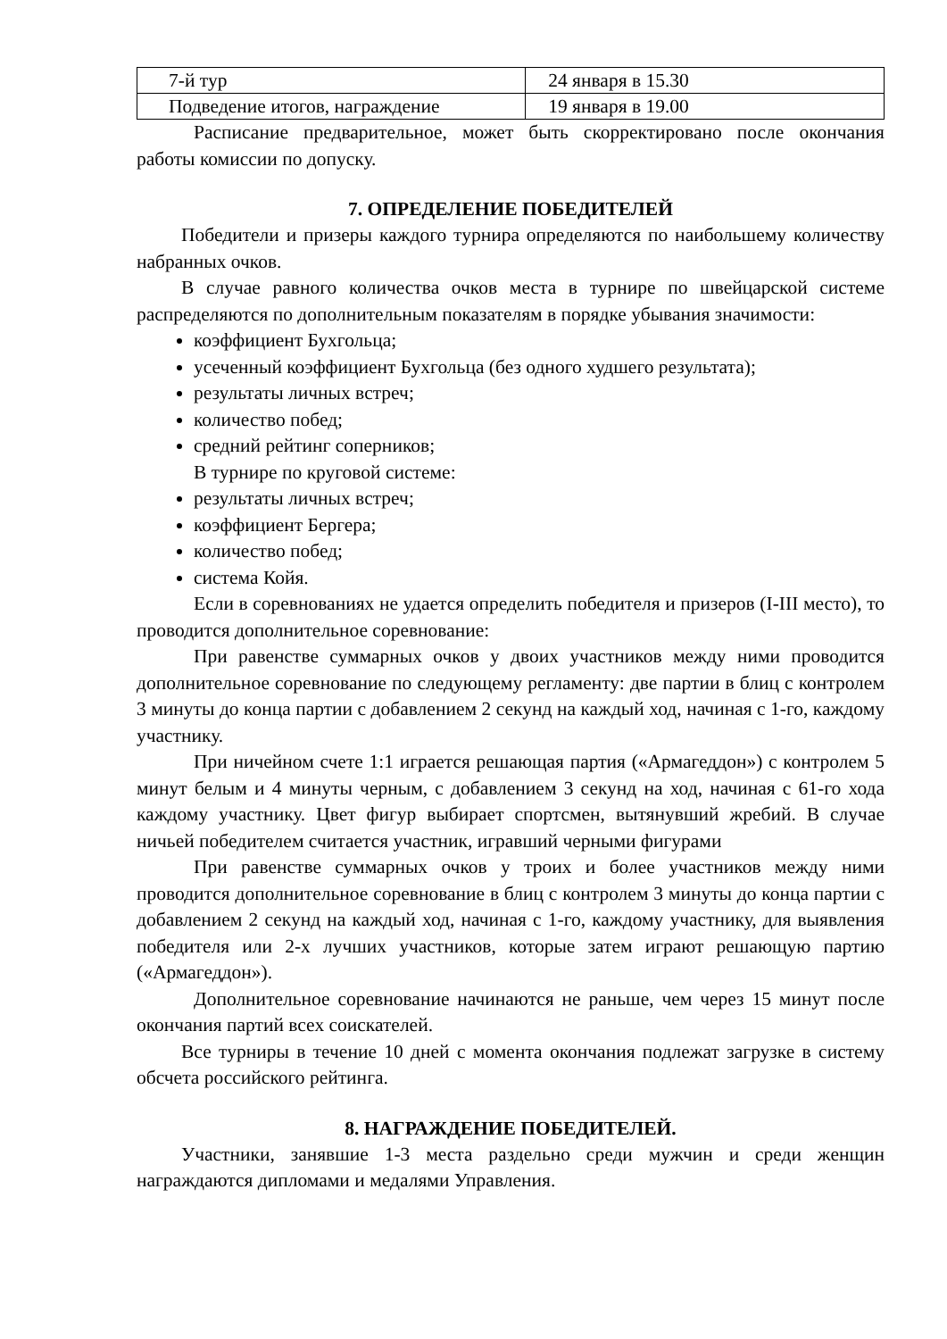| 7-й тур | 24 января в 15.30 |
| Подведение итогов, награждение | 19 января в 19.00 |
Расписание предварительное, может быть скорректировано после окончания работы комиссии по допуску.
7. ОПРЕДЕЛЕНИЕ ПОБЕДИТЕЛЕЙ
Победители и призеры каждого турнира определяются по наибольшему количеству набранных очков.
В случае равного количества очков места в турнире по швейцарской системе распределяются по дополнительным показателям в порядке убывания значимости:
коэффициент Бухгольца;
усеченный коэффициент Бухгольца (без одного худшего результата);
результаты личных встреч;
количество побед;
средний рейтинг соперников;
В турнире по круговой системе:
результаты личных встреч;
коэффициент Бергера;
количество побед;
система Койя.
Если в соревнованиях не удается определить победителя и призеров (I-III место), то проводится дополнительное соревнование:
При равенстве суммарных очков у двоих участников между ними проводится дополнительное соревнование по следующему регламенту: две партии в блиц с контролем 3 минуты до конца партии с добавлением 2 секунд на каждый ход, начиная с 1-го, каждому участнику.
При ничейном счете 1:1 играется решающая партия («Армагеддон») с контролем 5 минут белым и 4 минуты черным, с добавлением 3 секунд на ход, начиная с 61-го хода каждому участнику. Цвет фигур выбирает спортсмен, вытянувший жребий. В случае ничьей победителем считается участник, игравший черными фигурами
При равенстве суммарных очков у троих и более участников между ними проводится дополнительное соревнование в блиц с контролем 3 минуты до конца партии с добавлением 2 секунд на каждый ход, начиная с 1-го, каждому участнику, для выявления победителя или 2-х лучших участников, которые затем играют решающую партию («Армагеддон»).
Дополнительное соревнование начинаются не раньше, чем через 15 минут после окончания партий всех соискателей.
Все турниры в течение 10 дней с момента окончания подлежат загрузке в систему обсчета российского рейтинга.
8. НАГРАЖДЕНИЕ ПОБЕДИТЕЛЕЙ.
Участники, занявшие 1-3 места раздельно среди мужчин и среди женщин награждаются дипломами и медалями Управления.